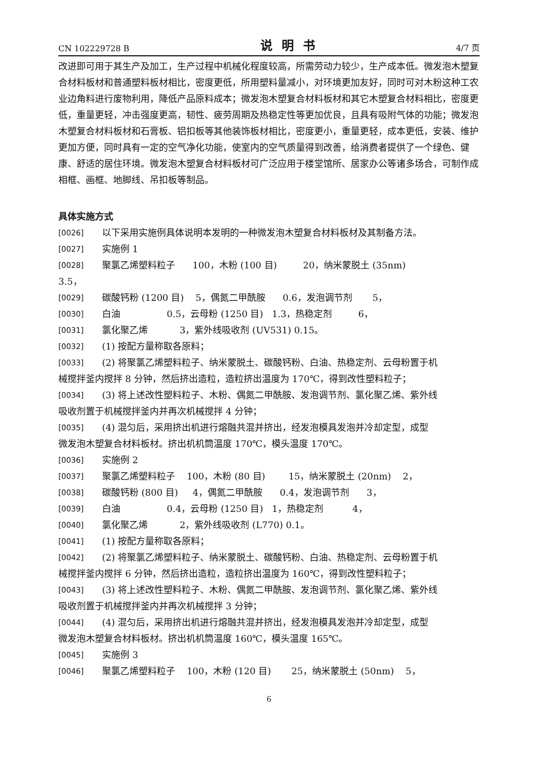CN 102229728 B 说明书 4/7 页
改进即可用于其生产及加工，生产过程中机械化程度较高，所需劳动力较少，生产成本低。微发泡木塑复合材料板材和普通塑料板材相比，密度更低，所用塑料量减小，对环境更加友好，同时可对木粉这种工农业边角料进行废物利用，降低产品原料成本；微发泡木塑复合材料板材和其它木塑复合材料相比，密度更低，重量更轻，冲击强度更高，韧性、疲劳周期及热稳定性等更加优良，且具有吸附气体的功能；微发泡木塑复合材料板材和石膏板、铝扣板等其他装饰板材相比，密度更小，重量更轻，成本更低，安装、维护更加方便，同时具有一定的空气净化功能，使室内的空气质量得到改善，给消费者提供了一个绿色、健康、舒适的居住环境。微发泡木塑复合材料板材可广泛应用于楼堂馆所、居家办公等诸多场合，可制作成相框、画框、地脚线、吊扣板等制品。
具体实施方式
[0026] 以下采用实施例具体说明本发明的一种微发泡木塑复合材料板材及其制备方法。
[0027] 实施例 1
[0028] 聚氯乙烯塑料粒子 100，木粉 (100 目) 20，纳米蒙脱土 (35nm)
3.5，
[0029] 碳酸钙粉 (1200 目) 5，偶氮二甲酰胺 0.6，发泡调节剂 5，
[0030] 白油 0.5，云母粉 (1250 目) 1.3，热稳定剂 6，
[0031] 氯化聚乙烯 3，紫外线吸收剂 (UV531) 0.15。
[0032] (1) 按配方量称取各原料；
[0033] (2) 将聚氯乙烯塑料粒子、纳米蒙脱土、碳酸钙粉、白油、热稳定剂、云母粉置于机
械搅拌釜内搅拌 8 分钟，然后挤出造粒，造粒挤出温度为 170℃，得到改性塑料粒子；
[0034] (3) 将上述改性塑料粒子、木粉、偶氮二甲酰胺、发泡调节剂、氯化聚乙烯、紫外线
吸收剂置于机械搅拌釜内并再次机械搅拌 4 分钟；
[0035] (4) 混匀后，采用挤出机进行熔融共混并挤出，经发泡模具发泡并冷却定型，成型
微发泡木塑复合材料板材。挤出机机筒温度 170℃，模头温度 170℃。
[0036] 实施例 2
[0037] 聚氯乙烯塑料粒子 100，木粉 (80 目) 15，纳米蒙脱土 (20nm) 2，
[0038] 碳酸钙粉 (800 目) 4，偶氮二甲酰胺 0.4，发泡调节剂 3，
[0039] 白油 0.4，云母粉 (1250 目) 1，热稳定剂 4，
[0040] 氯化聚乙烯 2，紫外线吸收剂 (L770) 0.1。
[0041] (1) 按配方量称取各原料；
[0042] (2) 将聚氯乙烯塑料粒子、纳米蒙脱土、碳酸钙粉、白油、热稳定剂、云母粉置于机
械搅拌釜内搅拌 6 分钟，然后挤出造粒，造粒挤出温度为 160℃，得到改性塑料粒子；
[0043] (3) 将上述改性塑料粒子、木粉、偶氮二甲酰胺、发泡调节剂、氯化聚乙烯、紫外线
吸收剂置于机械搅拌釜内并再次机械搅拌 3 分钟；
[0044] (4) 混匀后，采用挤出机进行熔融共混并挤出，经发泡模具发泡并冷却定型，成型
微发泡木塑复合材料板材。挤出机机筒温度 160℃，模头温度 165℃。
[0045] 实施例 3
[0046] 聚氯乙烯塑料粒子 100，木粉 (120 目) 25，纳米蒙脱土 (50nm) 5，
6